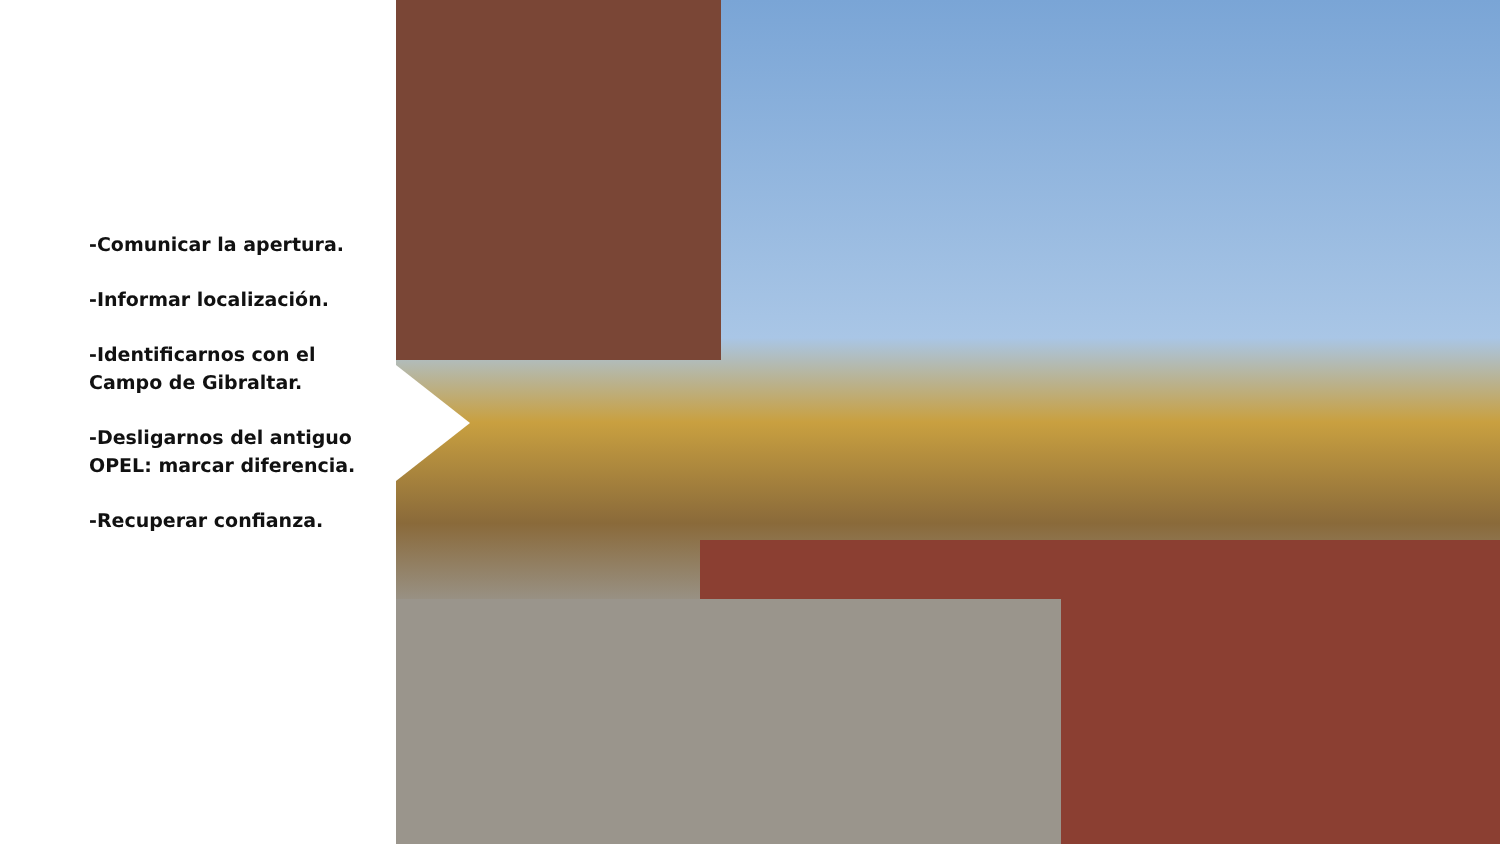-Comunicar la apertura.
-Informar localización.
-Identificarnos con el
Campo de Gibraltar.
-Desligarnos del antiguo
OPEL: marcar diferencia.
-Recuperar confianza.